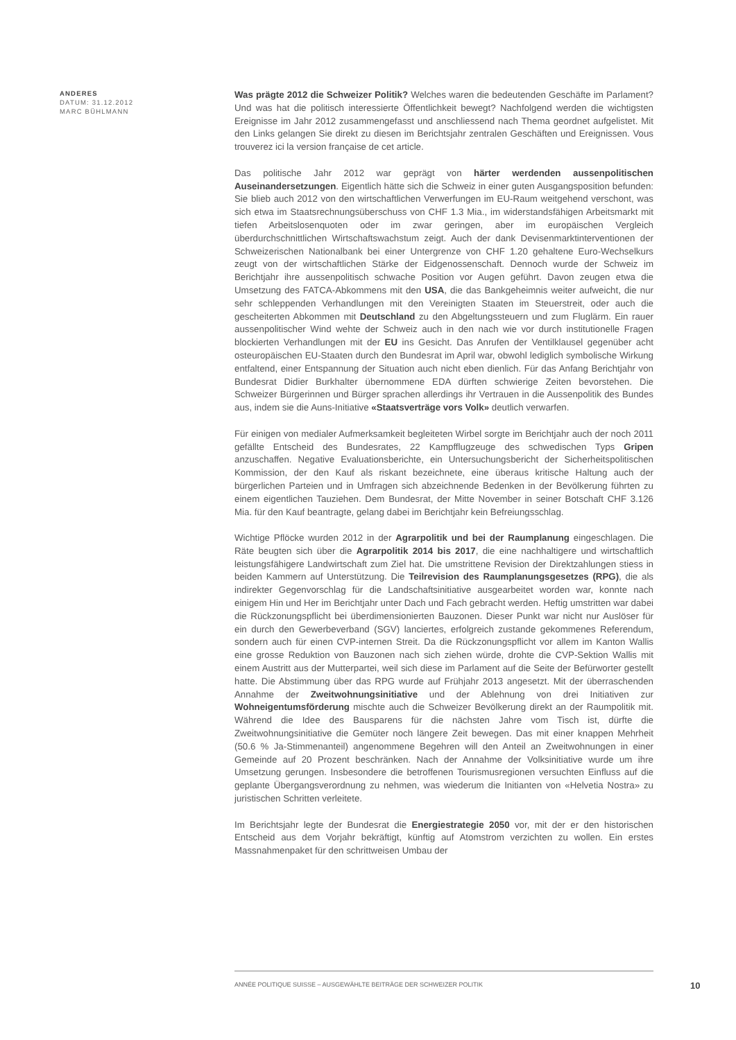ANDERES
DATUM: 31.12.2012
MARC BÜHLMANN
Was prägte 2012 die Schweizer Politik? Welches waren die bedeutenden Geschäfte im Parlament? Und was hat die politisch interessierte Öffentlichkeit bewegt? Nachfolgend werden die wichtigsten Ereignisse im Jahr 2012 zusammengefasst und anschliessend nach Thema geordnet aufgelistet. Mit den Links gelangen Sie direkt zu diesen im Berichtsjahr zentralen Geschäften und Ereignissen. Vous trouverez ici la version française de cet article.
Das politische Jahr 2012 war geprägt von härter werdenden aussenpolitischen Auseinandersetzungen. Eigentlich hätte sich die Schweiz in einer guten Ausgangsposition befunden: Sie blieb auch 2012 von den wirtschaftlichen Verwerfungen im EU-Raum weitgehend verschont, was sich etwa im Staatsrechnungsüberschuss von CHF 1.3 Mia., im widerstandsfähigen Arbeitsmarkt mit tiefen Arbeitslosenquoten oder im zwar geringen, aber im europäischen Vergleich überdurchschnittlichen Wirtschaftswachstum zeigt. Auch der dank Devisenmarktinterventionen der Schweizerischen Nationalbank bei einer Untergrenze von CHF 1.20 gehaltene Euro-Wechselkurs zeugt von der wirtschaftlichen Stärke der Eidgenossenschaft. Dennoch wurde der Schweiz im Berichtjahr ihre aussenpolitisch schwache Position vor Augen geführt. Davon zeugen etwa die Umsetzung des FATCA-Abkommens mit den USA, die das Bankgeheimnis weiter aufweicht, die nur sehr schleppenden Verhandlungen mit den Vereinigten Staaten im Steuerstreit, oder auch die gescheiterten Abkommen mit Deutschland zu den Abgeltungssteuern und zum Fluglärm. Ein rauer aussenpolitischer Wind wehte der Schweiz auch in den nach wie vor durch institutionelle Fragen blockierten Verhandlungen mit der EU ins Gesicht. Das Anrufen der Ventilklausel gegenüber acht osteuropäischen EU-Staaten durch den Bundesrat im April war, obwohl lediglich symbolische Wirkung entfaltend, einer Entspannung der Situation auch nicht eben dienlich. Für das Anfang Berichtjahr von Bundesrat Didier Burkhalter übernommene EDA dürften schwierige Zeiten bevorstehen. Die Schweizer Bürgerinnen und Bürger sprachen allerdings ihr Vertrauen in die Aussenpolitik des Bundes aus, indem sie die Auns-Initiative «Staatsverträge vors Volk» deutlich verwarfen.
Für einigen von medialer Aufmerksamkeit begleiteten Wirbel sorgte im Berichtjahr auch der noch 2011 gefällte Entscheid des Bundesrates, 22 Kampfflugzeuge des schwedischen Typs Gripen anzuschaffen. Negative Evaluationsberichte, ein Untersuchungsbericht der Sicherheitspolitischen Kommission, der den Kauf als riskant bezeichnete, eine überaus kritische Haltung auch der bürgerlichen Parteien und in Umfragen sich abzeichnende Bedenken in der Bevölkerung führten zu einem eigentlichen Tauziehen. Dem Bundesrat, der Mitte November in seiner Botschaft CHF 3.126 Mia. für den Kauf beantragte, gelang dabei im Berichtjahr kein Befreiungsschlag.
Wichtige Pflöcke wurden 2012 in der Agrarpolitik und bei der Raumplanung eingeschlagen. Die Räte beugten sich über die Agrarpolitik 2014 bis 2017, die eine nachhaltigere und wirtschaftlich leistungsfähigere Landwirtschaft zum Ziel hat. Die umstrittene Revision der Direktzahlungen stiess in beiden Kammern auf Unterstützung. Die Teilrevision des Raumplanungsgesetzes (RPG), die als indirekter Gegenvorschlag für die Landschaftsinitiative ausgearbeitet worden war, konnte nach einigem Hin und Her im Berichtjahr unter Dach und Fach gebracht werden. Heftig umstritten war dabei die Rückzonungspflicht bei überdimensionierten Bauzonen. Dieser Punkt war nicht nur Auslöser für ein durch den Gewerbeverband (SGV) lanciertes, erfolgreich zustande gekommenes Referendum, sondern auch für einen CVP-internen Streit. Da die Rückzonungspflicht vor allem im Kanton Wallis eine grosse Reduktion von Bauzonen nach sich ziehen würde, drohte die CVP-Sektion Wallis mit einem Austritt aus der Mutterpartei, weil sich diese im Parlament auf die Seite der Befürworter gestellt hatte. Die Abstimmung über das RPG wurde auf Frühjahr 2013 angesetzt. Mit der überraschenden Annahme der Zweitwohnungsinitiative und der Ablehnung von drei Initiativen zur Wohneigentumsförderung mischte auch die Schweizer Bevölkerung direkt an der Raumpolitik mit. Während die Idee des Bausparens für die nächsten Jahre vom Tisch ist, dürfte die Zweitwohnungsinitiative die Gemüter noch längere Zeit bewegen. Das mit einer knappen Mehrheit (50.6 % Ja-Stimmenanteil) angenommene Begehren will den Anteil an Zweitwohnungen in einer Gemeinde auf 20 Prozent beschränken. Nach der Annahme der Volksinitiative wurde um ihre Umsetzung gerungen. Insbesondere die betroffenen Tourismusregionen versuchten Einfluss auf die geplante Übergangsverordnung zu nehmen, was wiederum die Initianten von «Helvetia Nostra» zu juristischen Schritten verleitete.
Im Berichtsjahr legte der Bundesrat die Energiestrategie 2050 vor, mit der er den historischen Entscheid aus dem Vorjahr bekräftigt, künftig auf Atomstrom verzichten zu wollen. Ein erstes Massnahmenpaket für den schrittweisen Umbau der
ANNÉE POLITIQUE SUISSE – AUSGEWÄHLTE BEITRÄGE DER SCHWEIZER POLITIK
10